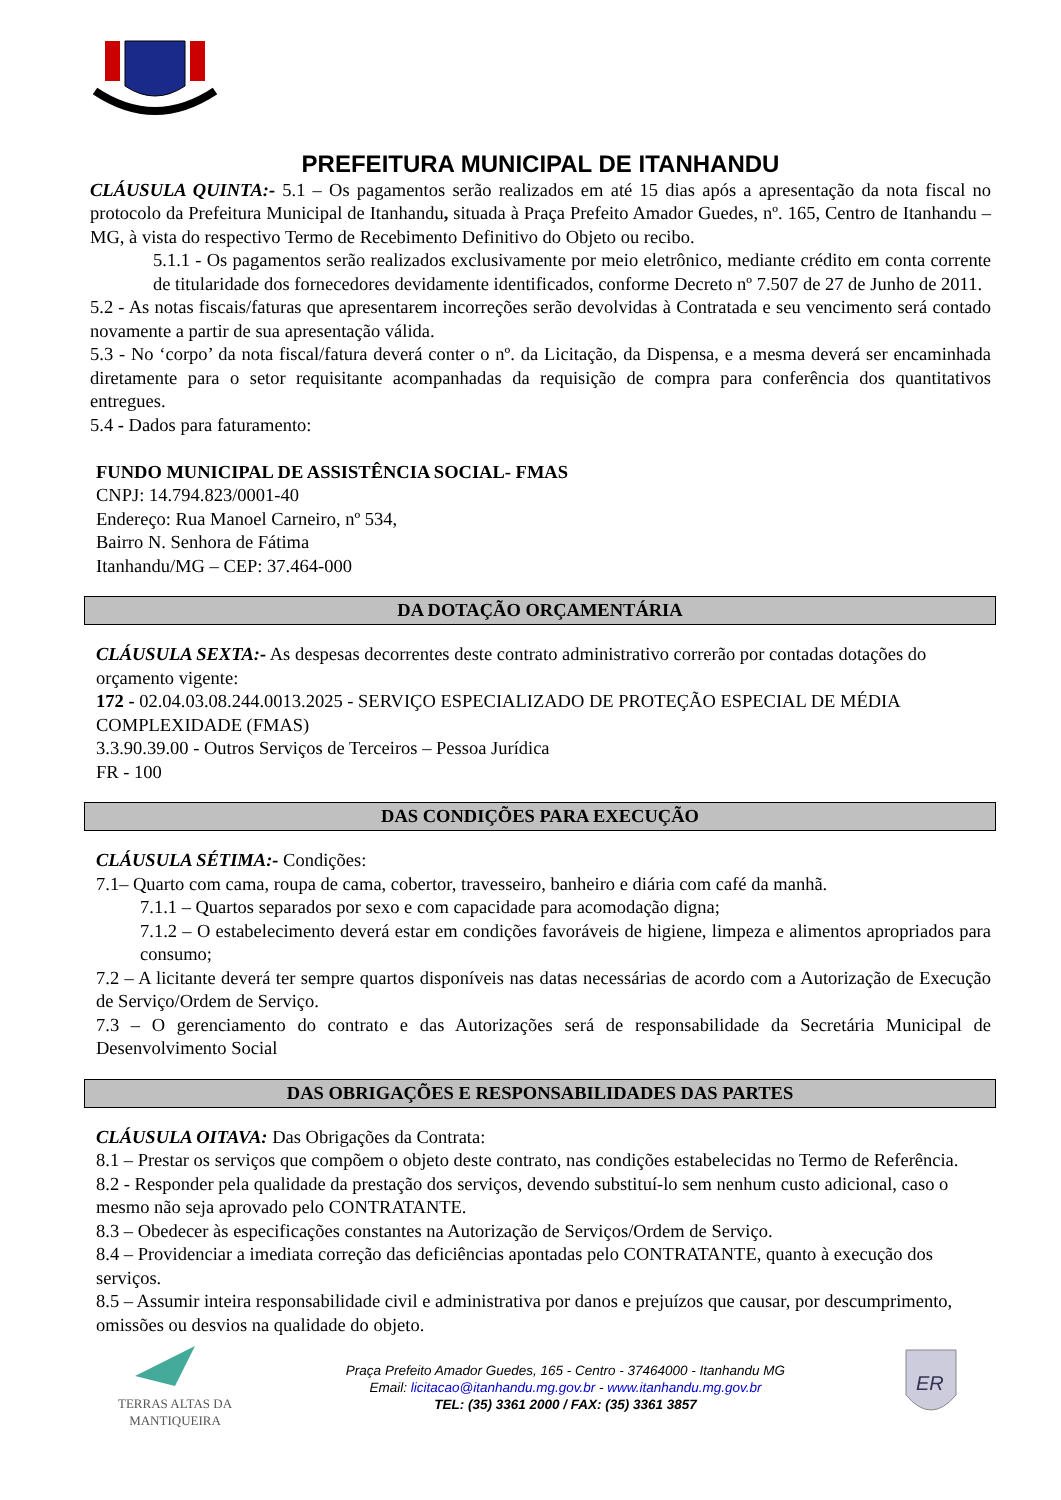PREFEITURA MUNICIPAL DE ITANHANDU
CLÁUSULA QUINTA:- 5.1 – Os pagamentos serão realizados em até 15 dias após a apresentação da nota fiscal no protocolo da Prefeitura Municipal de Itanhandu, situada à Praça Prefeito Amador Guedes, nº. 165, Centro de Itanhandu – MG, à vista do respectivo Termo de Recebimento Definitivo do Objeto ou recibo.
5.1.1 - Os pagamentos serão realizados exclusivamente por meio eletrônico, mediante crédito em conta corrente de titularidade dos fornecedores devidamente identificados, conforme Decreto nº 7.507 de 27 de Junho de 2011.
5.2 - As notas fiscais/faturas que apresentarem incorreções serão devolvidas à Contratada e seu vencimento será contado novamente a partir de sua apresentação válida.
5.3 - No ‘corpo’ da nota fiscal/fatura deverá conter o nº. da Licitação, da Dispensa, e a mesma deverá ser encaminhada diretamente para o setor requisitante acompanhadas da requisição de compra para conferência dos quantitativos entregues.
5.4 - Dados para faturamento:
FUNDO MUNICIPAL DE ASSISTÊNCIA SOCIAL- FMAS
CNPJ: 14.794.823/0001-40
Endereço: Rua Manoel Carneiro, nº 534,
Bairro N. Senhora de Fátima
Itanhandu/MG – CEP: 37.464-000
DA DOTAÇÃO ORÇAMENTÁRIA
CLÁUSULA SEXTA:- As despesas decorrentes deste contrato administrativo correrão por contadas dotações do orçamento vigente:
172 - 02.04.03.08.244.0013.2025 - SERVIÇO ESPECIALIZADO DE PROTEÇÃO ESPECIAL DE MÉDIA COMPLEXIDADE (FMAS)
3.3.90.39.00 - Outros Serviços de Terceiros – Pessoa Jurídica
FR - 100
DAS CONDIÇÕES PARA EXECUÇÃO
CLÁUSULA SÉTIMA:- Condições:
7.1– Quarto com cama, roupa de cama, cobertor, travesseiro, banheiro e diária com café da manhã.
7.1.1 – Quartos separados por sexo e com capacidade para acomodação digna;
7.1.2 – O estabelecimento deverá estar em condições favoráveis de higiene, limpeza e alimentos apropriados para consumo;
7.2 – A licitante deverá ter sempre quartos disponíveis nas datas necessárias de acordo com a Autorização de Execução de Serviço/Ordem de Serviço.
7.3 – O gerenciamento do contrato e das Autorizações será de responsabilidade da Secretária Municipal de Desenvolvimento Social
DAS OBRIGAÇÕES E RESPONSABILIDADES DAS PARTES
CLÁUSULA OITAVA: Das Obrigações da Contrata:
8.1 – Prestar os serviços que compõem o objeto deste contrato, nas condições estabelecidas no Termo de Referência.
8.2 - Responder pela qualidade da prestação dos serviços, devendo substituí-lo sem nenhum custo adicional, caso o mesmo não seja aprovado pelo CONTRATANTE.
8.3 – Obedecer às especificações constantes na Autorização de Serviços/Ordem de Serviço.
8.4 – Providenciar a imediata correção das deficiências apontadas pelo CONTRATANTE, quanto à execução dos serviços.
8.5 – Assumir inteira responsabilidade civil e administrativa por danos e prejuízos que causar, por descumprimento, omissões ou desvios na qualidade do objeto.
TERRAS ALTAS DA MANTIQUEIRA
Praça Prefeito Amador Guedes, 165 - Centro - 37464000 - Itanhandu MG
Email: licitacao@itanhandu.mg.gov.br - www.itanhandu.mg.gov.br
TEL: (35) 3361 2000 / FAX: (35) 3361 3857
ER